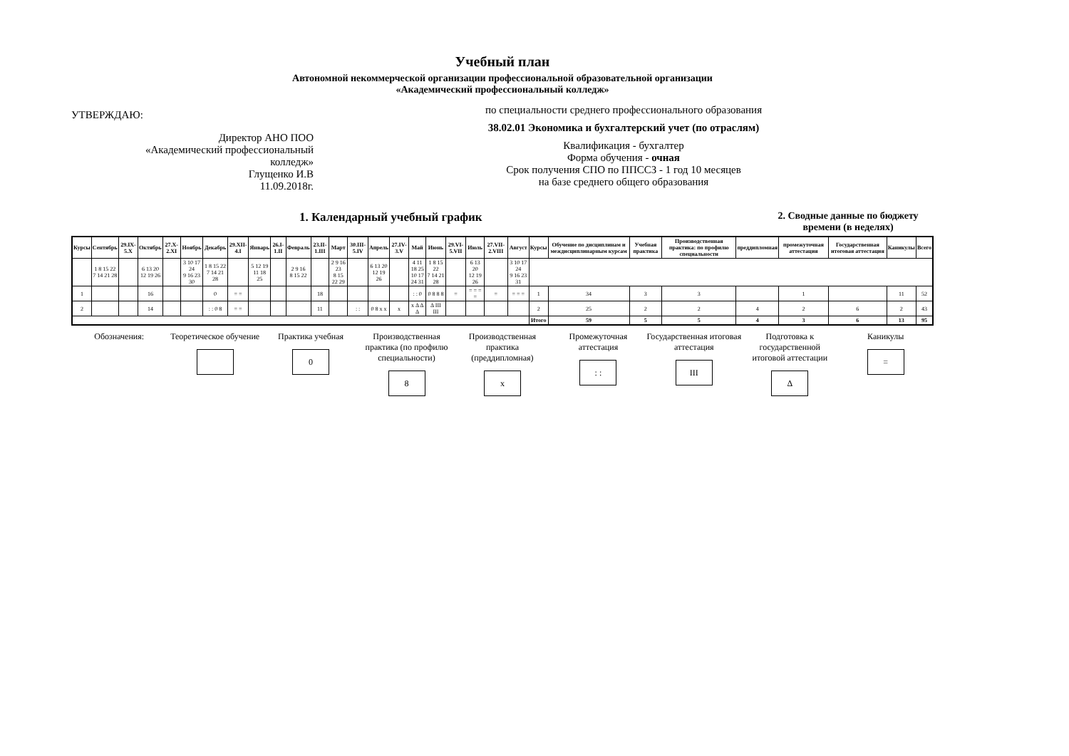Учебный план
Автономной некоммерческой организации профессиональной образовательной организации
«Академический профессиональный колледж»
УТВЕРЖДАЮ:
Директор АНО ПОО
«Академический профессиональный
колледж»
Глущенко И.В
11.09.2018г.
по специальности среднего профессионального образования
38.02.01 Экономика и бухгалтерский учет (по отраслям)
Квалификация - бухгалтер
Форма обучения - очная
Срок получения СПО по ППССЗ - 1 год 10 месяцев
на базе среднего общего образования
1. Календарный учебный график
2. Сводные данные по бюджету времени (в неделях)
| Курсы | Сентябрь | 29.IX-5.X | Октябрь | 27.X-2.XI | Ноябрь | Декабрь | 29.XII-4.I | Январь | 26.I-1.II | Февраль | 23.II-1.III | Март | 30.III-5.IV | Апрель | 27.IV-3.V | Май | Июнь | 29.VI-5.VII | Июль | 27.VII-2.VIII | Август | Курсы | Обучение по дисциплинам и междисциплинарным курсам | Учебная практика | Производственная практика: по профилю специальности | преддипломная | промежуточная аттестация | Государственная итоговая аттестация | Каникулы | Всего |
| --- | --- | --- | --- | --- | --- | --- | --- | --- | --- | --- | --- | --- | --- | --- | --- | --- | --- | --- | --- | --- | --- | --- | --- | --- | --- | --- | --- | --- | --- | --- |
| | 1 8 15 22 7 14 21 28 | | 6 13 20 12 19 26 | | 3 10 17 24 9 16 23 30 | 1 8 15 22 7 14 21 28 | | 5 12 19 11 18 25 | | 2 9 16 8 15 22 | | 2 9 16 23 8 15 22 29 | | 6 13 20 12 19 26 | | 4 11 18 25 10 17 24 31 | 1 8 15 22 7 14 21 28 | | 6 13 20 12 19 26 | | 3 10 17 24 9 16 23 31 | | | | | | | | | |
| 1 | | | 16 | | | 0 | = = | | | | 18 | | | | | : : 0 | 0 8 8 8 | = | = = = = | = | = = = | 1 | 34 | 3 | 3 | | 1 | | 11 | 52 |
| 2 | | | 14 | | | : : 0 8 | = = | | | | 11 | | : : | 0 8 x x | x | x Δ Δ Δ | Δ III III | | | | | 2 | 25 | 2 | 2 | 4 | 2 | 6 | 2 | 43 |
| | | | | | | | | | | | | | | | | | | | | | | Итого | 59 | 5 | 5 | 4 | 3 | 6 | 13 | 95 |
Обозначения: Теоретическое обучение
Практика учебная
0
Производственная практика (по профилю специальности)
8
Производственная практика (преддипломная)
x
Промежуточная аттестация
: :
Государственная итоговая аттестация
III
Подготовка к государственной итоговой аттестации
Δ
Каникулы
=